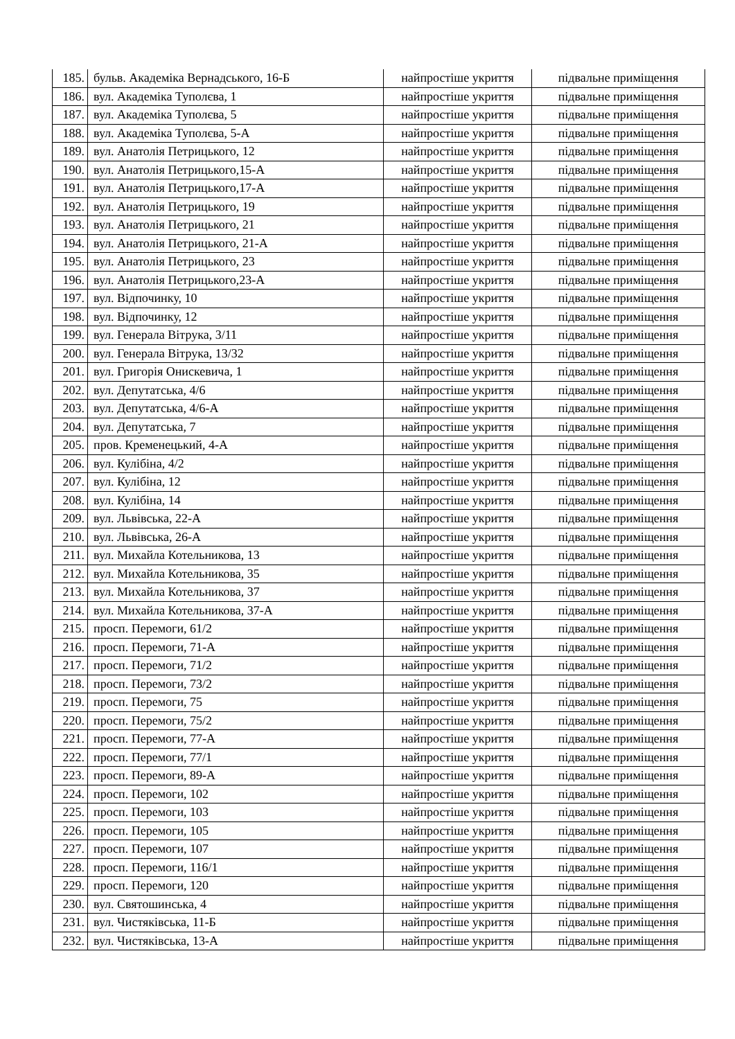| 185. | бульв. Академіка Вернадського, 16-Б | найпростіше укриття | підвальне приміщення |
| 186. | вул. Академіка Туполєва, 1 | найпростіше укриття | підвальне приміщення |
| 187. | вул. Академіка Туполєва, 5 | найпростіше укриття | підвальне приміщення |
| 188. | вул. Академіка Туполєва, 5-А | найпростіше укриття | підвальне приміщення |
| 189. | вул. Анатолія Петрицького, 12 | найпростіше укриття | підвальне приміщення |
| 190. | вул. Анатолія Петрицького,15-А | найпростіше укриття | підвальне приміщення |
| 191. | вул. Анатолія Петрицького,17-А | найпростіше укриття | підвальне приміщення |
| 192. | вул. Анатолія Петрицького, 19 | найпростіше укриття | підвальне приміщення |
| 193. | вул. Анатолія Петрицького, 21 | найпростіше укриття | підвальне приміщення |
| 194. | вул. Анатолія Петрицького, 21-А | найпростіше укриття | підвальне приміщення |
| 195. | вул. Анатолія Петрицького, 23 | найпростіше укриття | підвальне приміщення |
| 196. | вул. Анатолія Петрицького,23-А | найпростіше укриття | підвальне приміщення |
| 197. | вул. Відпочинку, 10 | найпростіше укриття | підвальне приміщення |
| 198. | вул. Відпочинку, 12 | найпростіше укриття | підвальне приміщення |
| 199. | вул. Генерала Вітрука, 3/11 | найпростіше укриття | підвальне приміщення |
| 200. | вул. Генерала Вітрука, 13/32 | найпростіше укриття | підвальне приміщення |
| 201. | вул. Григорія Онискевича, 1 | найпростіше укриття | підвальне приміщення |
| 202. | вул. Депутатська, 4/6 | найпростіше укриття | підвальне приміщення |
| 203. | вул. Депутатська, 4/6-А | найпростіше укриття | підвальне приміщення |
| 204. | вул. Депутатська, 7 | найпростіше укриття | підвальне приміщення |
| 205. | пров. Кременецький, 4-А | найпростіше укриття | підвальне приміщення |
| 206. | вул. Кулібіна, 4/2 | найпростіше укриття | підвальне приміщення |
| 207. | вул. Кулібіна, 12 | найпростіше укриття | підвальне приміщення |
| 208. | вул. Кулібіна, 14 | найпростіше укриття | підвальне приміщення |
| 209. | вул. Львівська, 22-А | найпростіше укриття | підвальне приміщення |
| 210. | вул. Львівська, 26-А | найпростіше укриття | підвальне приміщення |
| 211. | вул. Михайла Котельникова, 13 | найпростіше укриття | підвальне приміщення |
| 212. | вул. Михайла Котельникова, 35 | найпростіше укриття | підвальне приміщення |
| 213. | вул. Михайла Котельникова, 37 | найпростіше укриття | підвальне приміщення |
| 214. | вул. Михайла Котельникова, 37-А | найпростіше укриття | підвальне приміщення |
| 215. | просп. Перемоги, 61/2 | найпростіше укриття | підвальне приміщення |
| 216. | просп. Перемоги, 71-А | найпростіше укриття | підвальне приміщення |
| 217. | просп. Перемоги, 71/2 | найпростіше укриття | підвальне приміщення |
| 218. | просп. Перемоги, 73/2 | найпростіше укриття | підвальне приміщення |
| 219. | просп. Перемоги, 75 | найпростіше укриття | підвальне приміщення |
| 220. | просп. Перемоги, 75/2 | найпростіше укриття | підвальне приміщення |
| 221. | просп. Перемоги, 77-А | найпростіше укриття | підвальне приміщення |
| 222. | просп. Перемоги, 77/1 | найпростіше укриття | підвальне приміщення |
| 223. | просп. Перемоги, 89-А | найпростіше укриття | підвальне приміщення |
| 224. | просп. Перемоги, 102 | найпростіше укриття | підвальне приміщення |
| 225. | просп. Перемоги, 103 | найпростіше укриття | підвальне приміщення |
| 226. | просп. Перемоги, 105 | найпростіше укриття | підвальне приміщення |
| 227. | просп. Перемоги, 107 | найпростіше укриття | підвальне приміщення |
| 228. | просп. Перемоги, 116/1 | найпростіше укриття | підвальне приміщення |
| 229. | просп. Перемоги, 120 | найпростіше укриття | підвальне приміщення |
| 230. | вул. Святошинська, 4 | найпростіше укриття | підвальне приміщення |
| 231. | вул. Чистяківська, 11-Б | найпростіше укриття | підвальне приміщення |
| 232. | вул. Чистяківська, 13-А | найпростіше укриття | підвальне приміщення |